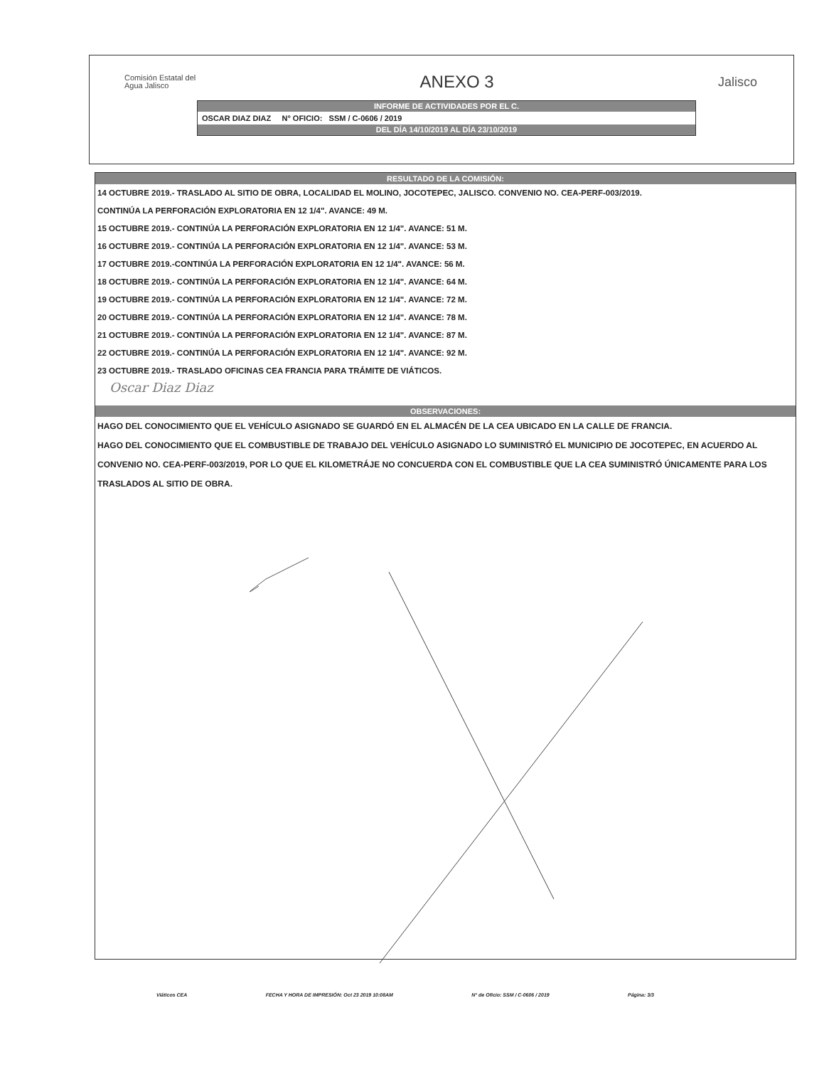Comisión Estatal del
Agua Jalisco
ANEXO 3
Jalisco
INFORME DE ACTIVIDADES POR EL C.
OSCAR DIAZ DIAZ N° OFICIO: SSM / C-0606 / 2019
DEL DÍA 14/10/2019 AL DÍA 23/10/2019
RESULTADO DE LA COMISIÓN:
14 OCTUBRE 2019.- TRASLADO AL SITIO DE OBRA, LOCALIDAD EL MOLINO, JOCOTEPEC, JALISCO. CONVENIO NO. CEA-PERF-003/2019.
CONTINÚA LA PERFORACIÓN EXPLORATORIA EN 12 1/4". AVANCE: 49 M.
15 OCTUBRE 2019.- CONTINÚA LA PERFORACIÓN EXPLORATORIA EN 12 1/4". AVANCE: 51 M.
16 OCTUBRE 2019.- CONTINÚA LA PERFORACIÓN EXPLORATORIA EN 12 1/4". AVANCE: 53 M.
17 OCTUBRE 2019.-CONTINÚA LA PERFORACIÓN EXPLORATORIA EN 12 1/4". AVANCE: 56 M.
18 OCTUBRE 2019.- CONTINÚA LA PERFORACIÓN EXPLORATORIA EN 12 1/4". AVANCE: 64 M.
19 OCTUBRE 2019.- CONTINÚA LA PERFORACIÓN EXPLORATORIA EN 12 1/4". AVANCE: 72 M.
20 OCTUBRE 2019.- CONTINÚA LA PERFORACIÓN EXPLORATORIA EN 12 1/4". AVANCE: 78 M.
21 OCTUBRE 2019.- CONTINÚA LA PERFORACIÓN EXPLORATORIA EN 12 1/4". AVANCE: 87 M.
22 OCTUBRE 2019.- CONTINÚA LA PERFORACIÓN EXPLORATORIA EN 12 1/4". AVANCE: 92 M.
23 OCTUBRE 2019.- TRASLADO OFICINAS CEA FRANCIA PARA TRÁMITE DE VIÁTICOS.
Oscar Diaz Diaz
OBSERVACIONES:
HAGO DEL CONOCIMIENTO QUE EL VEHÍCULO ASIGNADO SE GUARDÓ EN EL ALMACÉN DE LA CEA UBICADO EN LA CALLE DE FRANCIA.
HAGO DEL CONOCIMIENTO QUE EL COMBUSTIBLE DE TRABAJO DEL VEHÍCULO ASIGNADO LO SUMINISTRÓ EL MUNICIPIO DE JOCOTEPEC, EN ACUERDO AL CONVENIO NO. CEA-PERF-003/2019, POR LO QUE EL KILOMETRÁJE NO CONCUERDA CON EL COMBUSTIBLE QUE LA CEA SUMINISTRÓ ÚNICAMENTE PARA LOS TRASLADOS AL SITIO DE OBRA.
Viáticos CEA FECHA Y HORA DE IMPRESIÓN: Oct 23 2019 10:08AM N° de Oficio: SSM / C-0606 / 2019 Página: 3/3